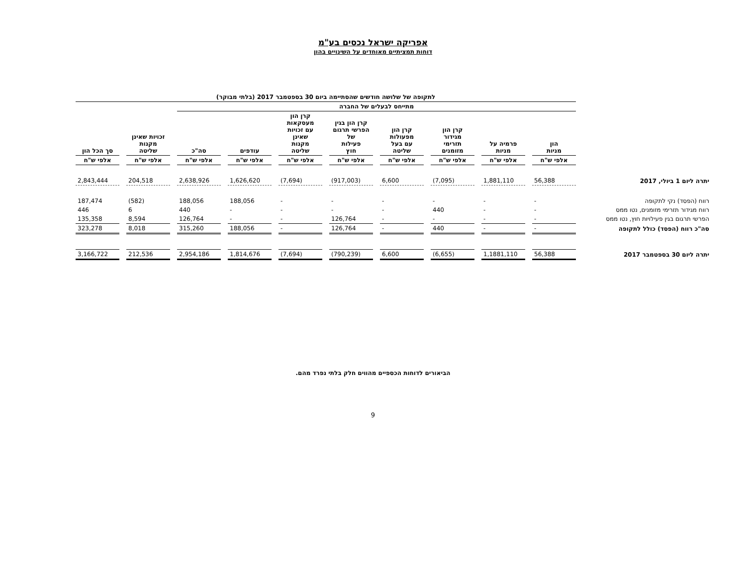אפריקה ישראל נכסים בע"מ
דוחות תמציתיים מאוחדים על השינויים בהון
| | לתקופה של שלושה חודשים שהסתיימה ביום 30 בספטמבר 2017 (בלתי מבוקר) | | | | | | | | | |
| | מתייחס לבעלים של החברה | | | | | | | | | |
| | הון מניות | פרמיה על מניות | קרן הון מגידור תזרימי מזומנים | קרן הון מפעולות עם בעל שליטה | קרן הון בגין הפרשי תרגום של פעילות חוץ | קרן הון מעסקאות עם זכויות שאינן מקנות שליטה | עודפים | סה"כ | זכויות שאינן מקנות שליטה | סך הכל הון |
| | אלפי ש"ח | אלפי ש"ח | אלפי ש"ח | אלפי ש"ח | אלפי ש"ח | אלפי ש"ח | אלפי ש"ח | אלפי ש"ח | אלפי ש"ח | אלפי ש"ח |
| יתרה ליום 1 ביולי, 2017 | 56,388 | 1,881,110 | (7,095) | 6,600 | (917,003) | (7,694) | 1,626,620 | 2,638,926 | 204,518 | 2,843,444 |
| רווח (הפסד) נקי לתקופה | - | - | - | - | - | - | 188,056 | 188,056 | (582) | 187,474 |
| רווח מגידור תזרימי מזומנים, נטו ממס | - | - | 440 | - | - | - | - | 440 | 6 | 446 |
| הפרשי תרגום בגין פעילויות חוץ, נטו ממס | - | - | - | - | 126,764 | - | - | 126,764 | 8,594 | 135,358 |
| סה"כ רווח (הפסד) כולל לתקופה | - | - | 440 | - | 126,764 | - | 188,056 | 315,260 | 8,018 | 323,278 |
| יתרה ליום 30 בספטמבר 2017 | 56,388 | 1,1881,110 | (6,655) | 6,600 | (790,239) | (7,694) | 1,814,676 | 2,954,186 | 212,536 | 3,166,722 |
הביאורים לדוחות הכספיים מהווים חלק בלתי נפרד מהם.
9